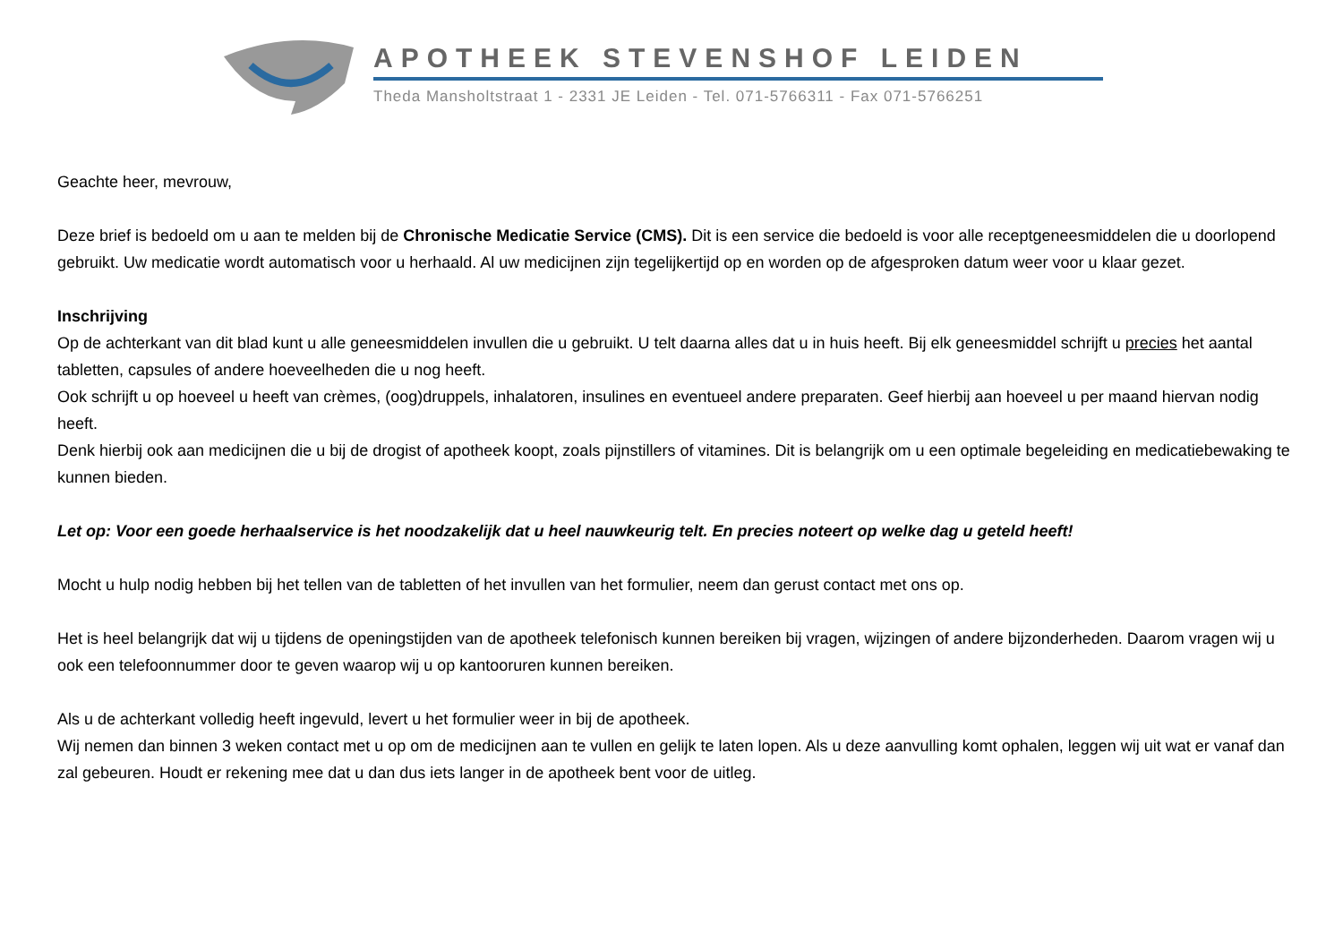APOTHEEK STEVENSHOF LEIDEN
Theda Mansholtstraat 1 - 2331 JE Leiden - Tel. 071-5766311 - Fax 071-5766251
Geachte heer, mevrouw,
Deze brief is bedoeld om u aan te melden bij de Chronische Medicatie Service (CMS). Dit is een service die bedoeld is voor alle receptgeneesmiddelen die u doorlopend gebruikt. Uw medicatie wordt automatisch voor u herhaald. Al uw medicijnen zijn tegelijkertijd op en worden op de afgesproken datum weer voor u klaar gezet.
Inschrijving
Op de achterkant van dit blad kunt u alle geneesmiddelen invullen die u gebruikt. U telt daarna alles dat u in huis heeft. Bij elk geneesmiddel schrijft u precies het aantal tabletten, capsules of andere hoeveelheden die u nog heeft.
Ook schrijft u op hoeveel u heeft van crèmes, (oog)druppels, inhalatoren, insulines en eventueel andere preparaten. Geef hierbij aan hoeveel u per maand hiervan nodig heeft.
Denk hierbij ook aan medicijnen die u bij de drogist of apotheek koopt, zoals pijnstillers of vitamines. Dit is belangrijk om u een optimale begeleiding en medicatiebewaking te kunnen bieden.
Let op: Voor een goede herhaalservice is het noodzakelijk dat u heel nauwkeurig telt. En precies noteert op welke dag u geteld heeft!
Mocht u hulp nodig hebben bij het tellen van de tabletten of het invullen van het formulier, neem dan gerust contact met ons op.
Het is heel belangrijk dat wij u tijdens de openingstijden van de apotheek telefonisch kunnen bereiken bij vragen, wijzingen of andere bijzonderheden. Daarom vragen wij u ook een telefoonnummer door te geven waarop wij u op kantooruren kunnen bereiken.
Als u de achterkant volledig heeft ingevuld, levert u het formulier weer in bij de apotheek.
Wij nemen dan binnen 3 weken contact met u op om de medicijnen aan te vullen en gelijk te laten lopen. Als u deze aanvulling komt ophalen, leggen wij uit wat er vanaf dan zal gebeuren. Houdt er rekening mee dat u dan dus iets langer in de apotheek bent voor de uitleg.